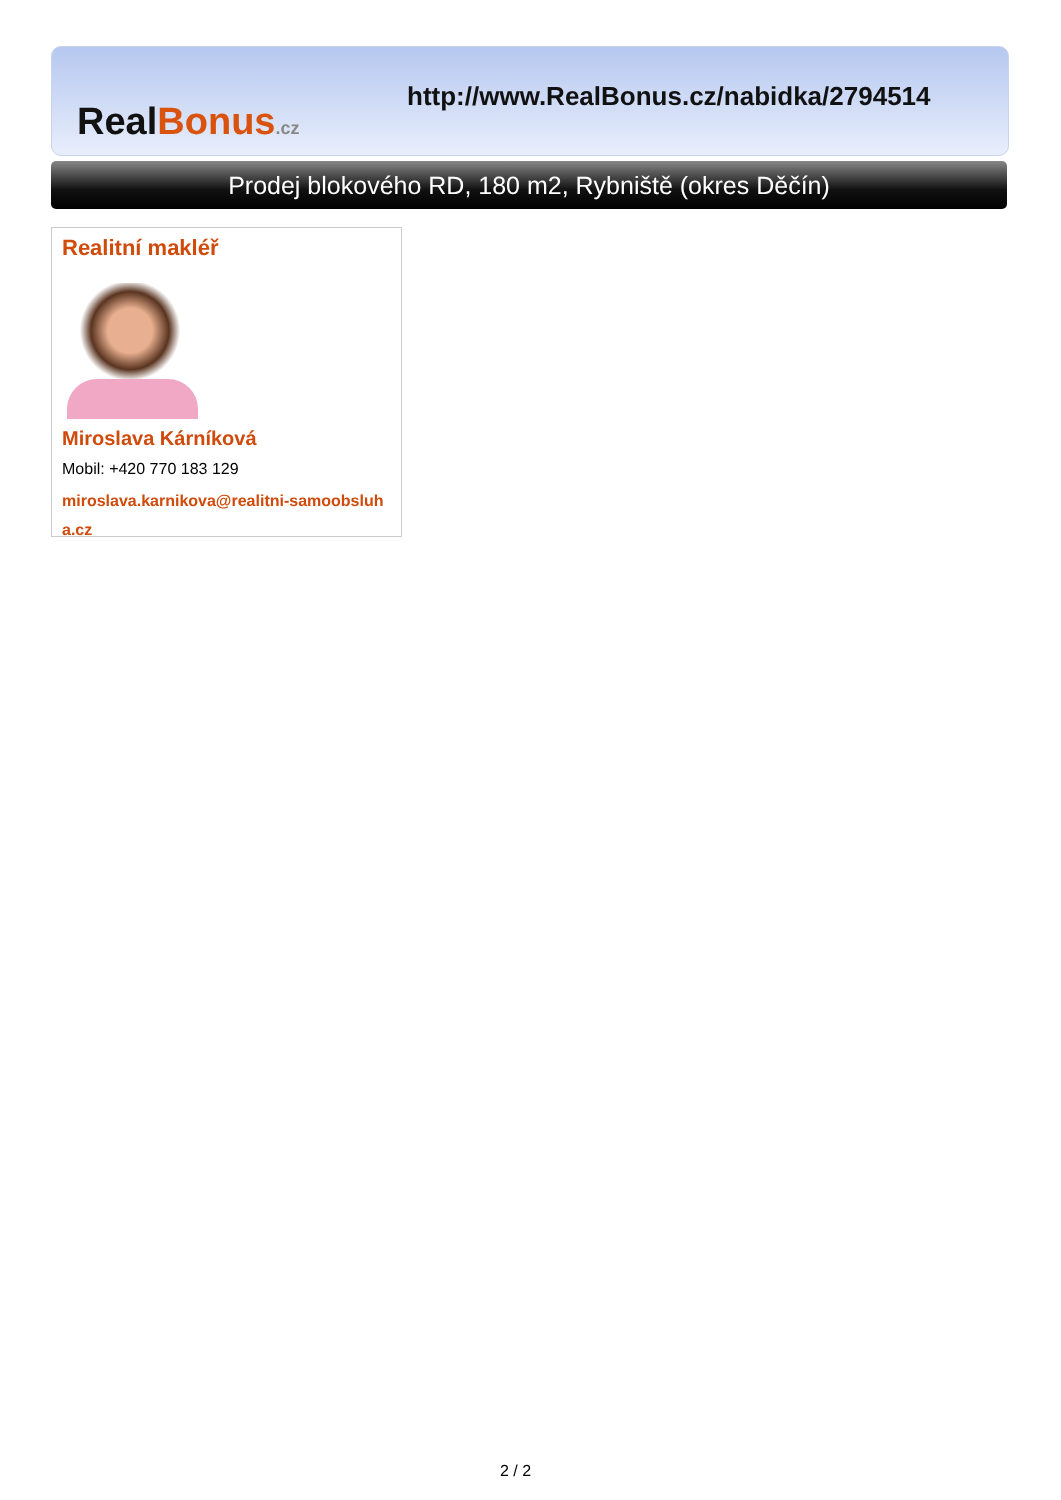Real Bonus.cz
http://www.RealBonus.cz/nabidka/2794514
Prodej blokového RD, 180 m2, Rybniště (okres Děčín)
Realitní makléř
Miroslava Kárníková
Mobil: +420 770 183 129
miroslava.karnikova@realitni-samoobsluha.cz
2 / 2